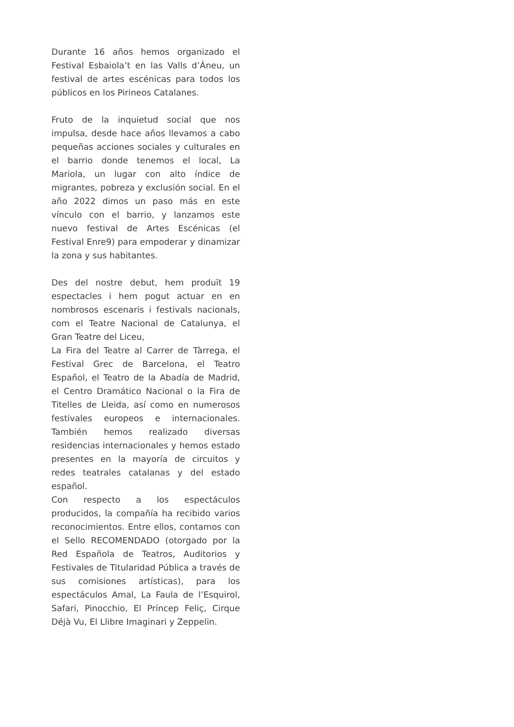Durante 16 años hemos organizado el Festival Esbaiola’t en las Valls d’Àneu, un festival de artes escénicas para todos los públicos en los Pirineos Catalanes.
Fruto de la inquietud social que nos impulsa, desde hace años llevamos a cabo pequeñas acciones sociales y culturales en el barrio donde tenemos el local, La Mariola, un lugar con alto índice de migrantes, pobreza y exclusión social. En el año 2022 dimos un paso más en este vínculo con el barrio, y lanzamos este nuevo festival de Artes Escénicas (el Festival Enre9) para empoderar y dinamizar la zona y sus habitantes.
Des del nostre debut, hem produït 19 espectacles i hem pogut actuar en en nombrosos escenaris i festivals nacionals, com el Teatre Nacional de Catalunya, el Gran Teatre del Liceu,
La Fira del Teatre al Carrer de Tàrrega, el Festival Grec de Barcelona, el Teatro Español, el Teatro de la Abadía de Madrid, el Centro Dramático Nacional o la Fira de Titelles de Lleida, así como en numerosos festivales europeos e internacionales. También hemos realizado diversas residencias internacionales y hemos estado presentes en la mayoría de circuitos y redes teatrales catalanas y del estado español.
Con respecto a los espectáculos producidos, la compañía ha recibido varios reconocimientos. Entre ellos, contamos con el Sello RECOMENDADO (otorgado por la Red Española de Teatros, Auditorios y Festivales de Titularidad Pública a través de sus comisiones artísticas), para los espectáculos Amal, La Faula de l’Esquirol, Safari, Pinocchio, El Príncep Feliç, Cirque Déjà Vu, El Llibre Imaginari y Zeppelin.